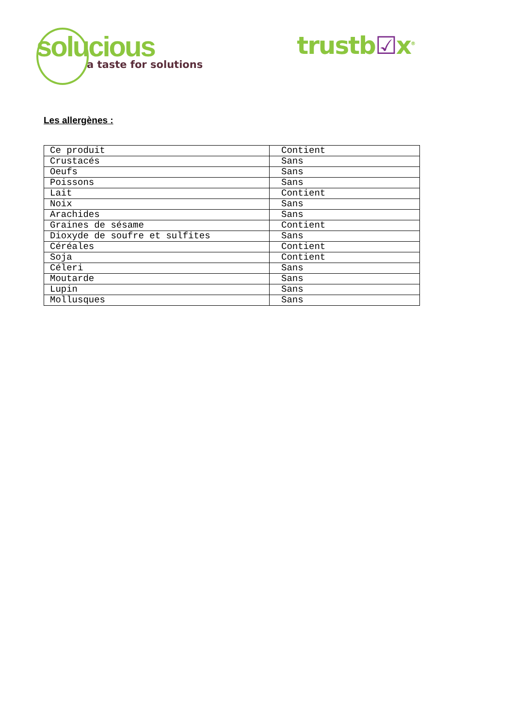solucious
a taste for solutions
trustb☑x<sup>®</sup>
Les allergènes :
| Ce produit | Contient |
| Crustacés | Sans |
| Oeufs | Sans |
| Poissons | Sans |
| Lait | Contient |
| Noix | Sans |
| Arachides | Sans |
| Graines de sésame | Contient |
| Dioxyde de soufre et sulfites | Sans |
| Céréales | Contient |
| Soja | Contient |
| Céleri | Sans |
| Moutarde | Sans |
| Lupin | Sans |
| Mollusques | Sans |